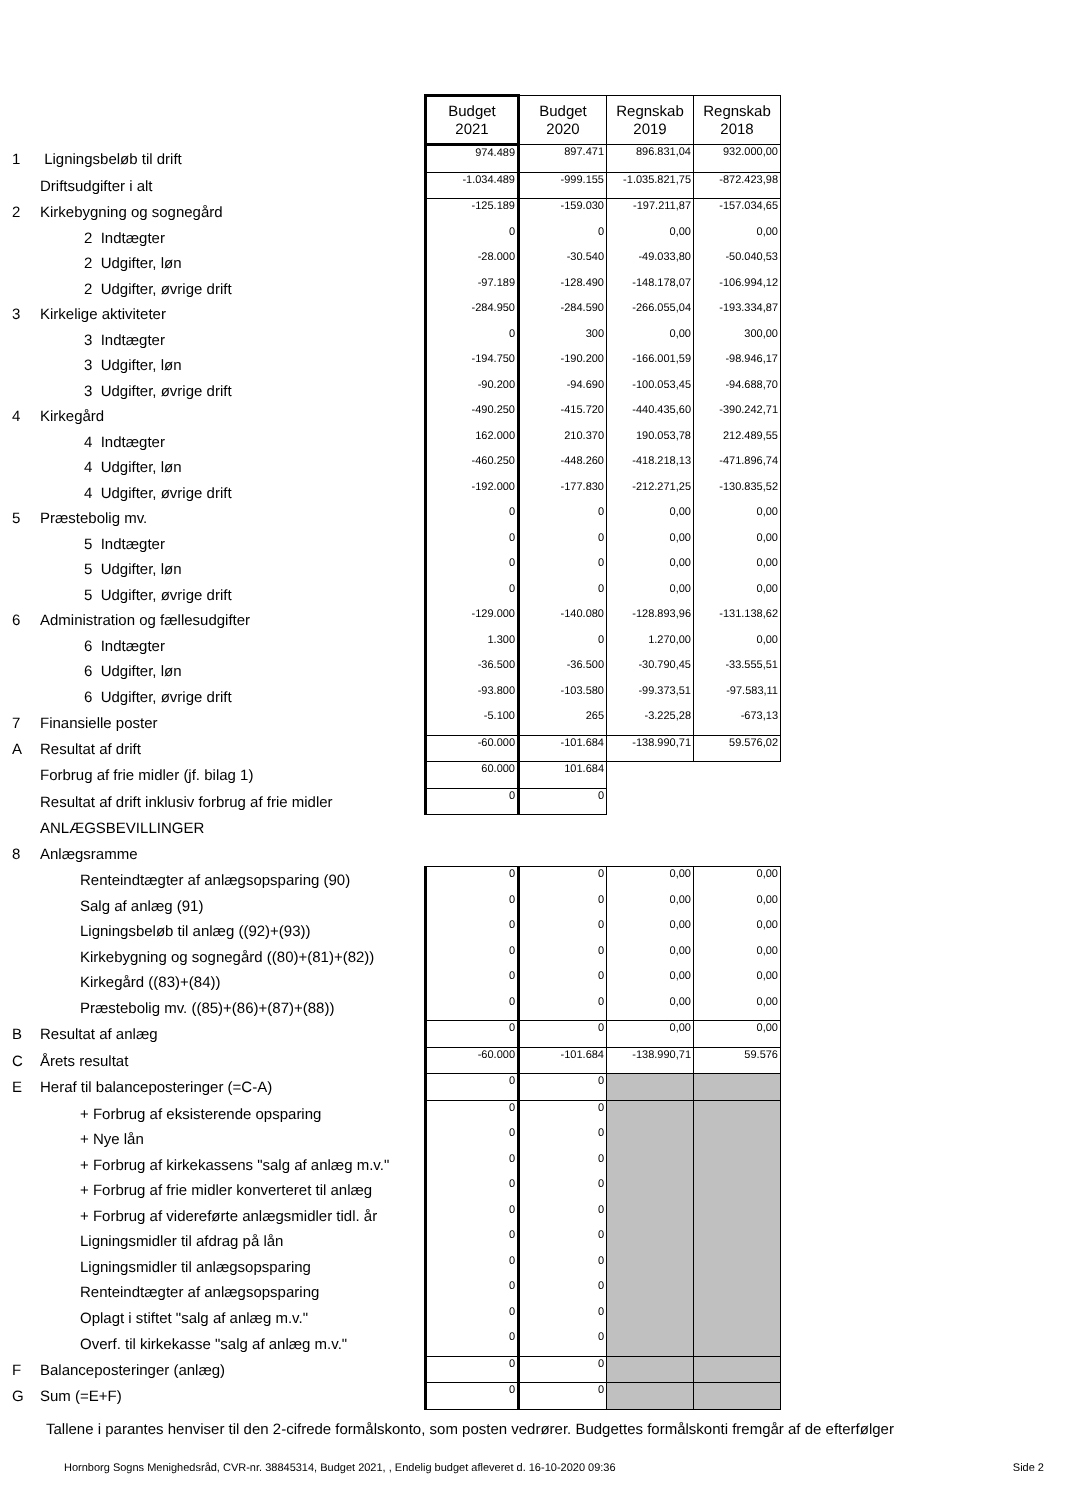| | | Budget 2021 | Budget 2020 | Regnskab 2019 | Regnskab 2018 |
| 1 | Ligningsbeløb til drift | 974.489 | 897.471 | 896.831,04 | 932.000,00 |
| | Driftsudgifter i alt | -1.034.489 | -999.155 | -1.035.821,75 | -872.423,98 |
| 2 | Kirkebygning og sognegård | -125.189 | -159.030 | -197.211,87 | -157.034,65 |
| | 2 Indtægter | 0 | 0 | 0,00 | 0,00 |
| | 2 Udgifter, løn | -28.000 | -30.540 | -49.033,80 | -50.040,53 |
| | 2 Udgifter, øvrige drift | -97.189 | -128.490 | -148.178,07 | -106.994,12 |
| 3 | Kirkelige aktiviteter | -284.950 | -284.590 | -266.055,04 | -193.334,87 |
| | 3 Indtægter | 0 | 300 | 0,00 | 300,00 |
| | 3 Udgifter, løn | -194.750 | -190.200 | -166.001,59 | -98.946,17 |
| | 3 Udgifter, øvrige drift | -90.200 | -94.690 | -100.053,45 | -94.688,70 |
| 4 | Kirkegård | -490.250 | -415.720 | -440.435,60 | -390.242,71 |
| | 4 Indtægter | 162.000 | 210.370 | 190.053,78 | 212.489,55 |
| | 4 Udgifter, løn | -460.250 | -448.260 | -418.218,13 | -471.896,74 |
| | 4 Udgifter, øvrige drift | -192.000 | -177.830 | -212.271,25 | -130.835,52 |
| 5 | Præstebolig mv. | 0 | 0 | 0,00 | 0,00 |
| | 5 Indtægter | 0 | 0 | 0,00 | 0,00 |
| | 5 Udgifter, løn | 0 | 0 | 0,00 | 0,00 |
| | 5 Udgifter, øvrige drift | 0 | 0 | 0,00 | 0,00 |
| 6 | Administration og fællesudgifter | -129.000 | -140.080 | -128.893,96 | -131.138,62 |
| | 6 Indtægter | 1.300 | 0 | 1.270,00 | 0,00 |
| | 6 Udgifter, løn | -36.500 | -36.500 | -30.790,45 | -33.555,51 |
| | 6 Udgifter, øvrige drift | -93.800 | -103.580 | -99.373,51 | -97.583,11 |
| 7 | Finansielle poster | -5.100 | 265 | -3.225,28 | -673,13 |
| A | Resultat af drift | -60.000 | -101.684 | -138.990,71 | 59.576,02 |
| | Forbrug af frie midler (jf. bilag 1) | 60.000 | 101.684 | | |
| | Resultat af drift inklusiv forbrug af frie midler | 0 | 0 | | |
| | ANLÆGSBEVILLINGER | | | | |
| 8 | Anlægsramme | | | | |
| | Renteindtægter af anlægsopsparing (90) | 0 | 0 | 0,00 | 0,00 |
| | Salg af anlæg (91) | 0 | 0 | 0,00 | 0,00 |
| | Ligningsbeløb til anlæg ((92)+(93)) | 0 | 0 | 0,00 | 0,00 |
| | Kirkebygning og sognegård ((80)+(81)+(82)) | 0 | 0 | 0,00 | 0,00 |
| | Kirkegård ((83)+(84)) | 0 | 0 | 0,00 | 0,00 |
| | Præstebolig mv. ((85)+(86)+(87)+(88)) | 0 | 0 | 0,00 | 0,00 |
| B | Resultat af anlæg | 0 | 0 | 0,00 | 0,00 |
| C | Årets resultat | -60.000 | -101.684 | -138.990,71 | 59.576 |
| E | Heraf til balanceposteringer (=C-A) | 0 | 0 | | |
| | + Forbrug af eksisterende opsparing | 0 | 0 | | |
| | + Nye lån | 0 | 0 | | |
| | + Forbrug af kirkekassens "salg af anlæg m.v." | 0 | 0 | | |
| | + Forbrug af frie midler konverteret til anlæg | 0 | 0 | | |
| | + Forbrug af videreførte anlægsmidler tidl. år | 0 | 0 | | |
| | Ligningsmidler til afdrag på lån | 0 | 0 | | |
| | Ligningsmidler til anlægsopsparing | 0 | 0 | | |
| | Renteindtægter af anlægsopsparing | 0 | 0 | | |
| | Oplagt i stiftet "salg af anlæg m.v." | 0 | 0 | | |
| | Overf. til kirkekasse "salg af anlæg m.v." | 0 | 0 | | |
| F | Balanceposteringer (anlæg) | 0 | 0 | | |
| G | Sum (=E+F) | 0 | 0 | | |
Tallene i parantes henviser til den 2-cifrede formålskonto, som posten vedrører. Budgettes formålskonti fremgår af de efterfølger
Hornborg Sogns Menighedsråd, CVR-nr. 38845314, Budget 2021, , Endelig budget afleveret d. 16-10-2020 09:36 Side 2